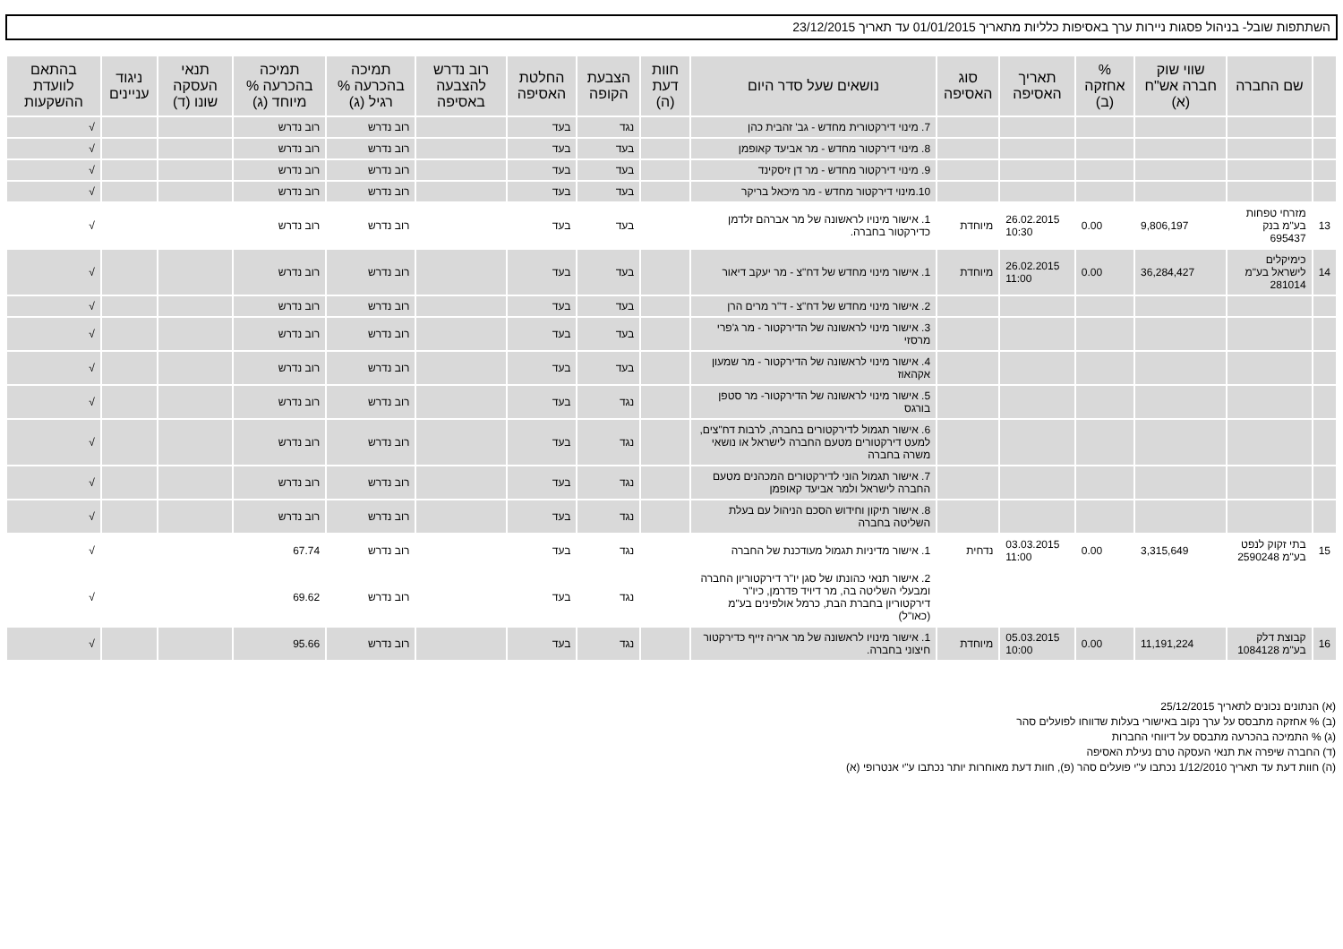השתתפות שובל- בניהול פסגות ניירות ערך באסיפות כלליות מתאריך 01/01/2015 עד תאריך 23/12/2015
| | שם החברה | שווי שוק חברה אש"ח (א) | % אחזקה (ב) | תאריך האסיפה | סוג האסיפה | נושאים שעל סדר היום | חוות דעת (ה) | הצבעת הקופה | החלטת האסיפה | רוב נדרש להצבעה באסיפה | תמיכה בהכרעה % רגיל (ג) | תמיכה בהכרעה % מיוחד (ג) | תנאי העסקה שונו (ד) | ניגוד עניינים | בהתאם לוועדת ההשקעות |
| --- | --- | --- | --- | --- | --- | --- | --- | --- | --- | --- | --- | --- | --- | --- | --- |
| | | | | | | 7. מינוי דירקטורית מחדש - גב' זהבית כהן | | נגד | בעד | | רוב נדרש | רוב נדרש | | | √ |
| | | | | | | 8. מינוי דירקטור מחדש - מר אביעד קאופמן | | בעד | בעד | | רוב נדרש | רוב נדרש | | | √ |
| | | | | | | 9. מינוי דירקטור מחדש - מר דן זיסקינד | | בעד | בעד | | רוב נדרש | רוב נדרש | | | √ |
| | | | | | | 10.מינוי דירקטור מחדש - מר מיכאל בריקר | | בעד | בעד | | רוב נדרש | רוב נדרש | | | √ |
| 13 | מזרחי טפחות בע"מ בנק 695437 | 9,806,197 | 0.00 | 26.02.2015 10:30 | מיוחדת | 1. אישור מינויו לראשונה של מר אברהם זלדמן כדירקטור בחברה. | | בעד | בעד | | רוב נדרש | רוב נדרש | | | √ |
| 14 | כימיקלים לישראל בע"מ 281014 | 36,284,427 | 0.00 | 26.02.2015 11:00 | מיוחדת | 1. אישור מינוי מחדש של דח"צ - מר יעקב דיאור | | בעד | בעד | | רוב נדרש | רוב נדרש | | | √ |
| | | | | | | 2. אישור מינוי מחדש של דח"צ - ד"ר מרים הרן | | בעד | בעד | | רוב נדרש | רוב נדרש | | | √ |
| | | | | | | 3. אישור מינוי לראשונה של הדירקטור - מר ג'פרי מרסזי | | בעד | בעד | | רוב נדרש | רוב נדרש | | | √ |
| | | | | | | 4. אישור מינוי לראשונה של הדירקטור - מר שמעון אקהאוז | | בעד | בעד | | רוב נדרש | רוב נדרש | | | √ |
| | | | | | | 5. אישור מינוי לראשונה של הדירקטור- מר סטפן בורגס | | נגד | בעד | | רוב נדרש | רוב נדרש | | | √ |
| | | | | | | 6. אישור תגמול לדירקטורים בחברה, לרבות דח"צים, למעט דירקטורים מטעם החברה לישראל או נושאי משרה בחברה | | נגד | בעד | | רוב נדרש | רוב נדרש | | | √ |
| | | | | | | 7. אישור תגמול הוני לדירקטורים המכהנים מטעם החברה לישראל ולמר אביעד קאופמן | | נגד | בעד | | רוב נדרש | רוב נדרש | | | √ |
| | | | | | | 8. אישור תיקון וחידוש הסכם הניהול עם בעלת השליטה בחברה | | נגד | בעד | | רוב נדרש | רוב נדרש | | | √ |
| 15 | בתי זקוק לנפט בע"מ 2590248 | 3,315,649 | 0.00 | 03.03.2015 11:00 | נדחית | 1. אישור מדיניות תגמול מעודכנת של החברה | | נגד | בעד | | רוב נדרש | 67.74 | | | √ |
| | | | | | | 2. אישור תנאי כהונתו של סגן יו"ר דירקטוריון החברה ומבעלי השליטה בה, מר דיויד פדרמן, כיו"ר דירקטוריון בחברת הבת, כרמל אולפינים בע"מ (כאו"ל) | | נגד | בעד | | רוב נדרש | 69.62 | | | √ |
| 16 | קבוצת דלק בע"מ 1084128 | 11,191,224 | 0.00 | 05.03.2015 10:00 | מיוחדת | 1. אישור מינויו לראשונה של מר אריה זייף כדירקטור חיצוני בחברה. | | נגד | בעד | | רוב נדרש | 95.66 | | | √ |
(א) הנתונים נכונים לתאריך 25/12/2015
(ב) % אחזקה מתבסס על ערך נקוב באישורי בעלות שדווחו לפועלים סהר
(ג) % התמיכה בהכרעה מתבסס על דיווחי החברות
(ד) החברה שיפרה את תנאי העסקה טרם נעילת האסיפה
(ה) חוות דעת עד תאריך 1/12/2010 נכתבו ע"י פועלים סהר (פ), חוות דעת מאוחרות יותר נכתבו ע"י אנטרופי (א)